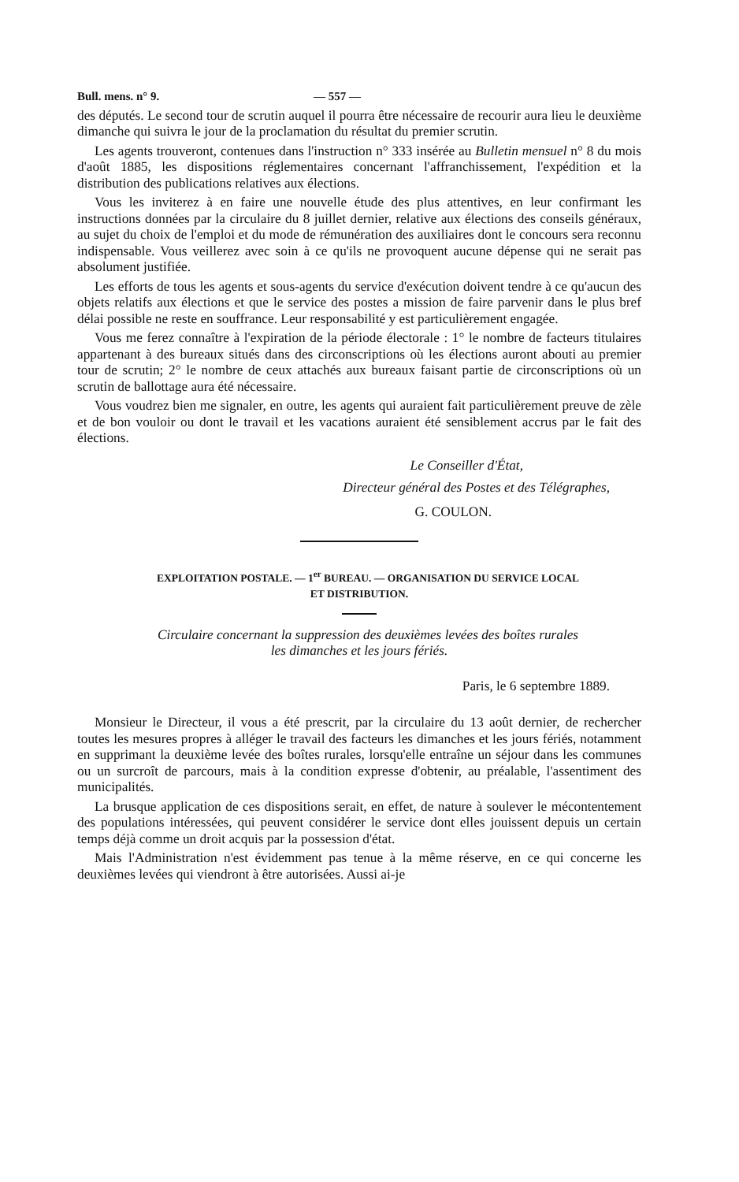Bull. mens. n° 9. — 557 —
des députés. Le second tour de scrutin auquel il pourra être nécessaire de recourir aura lieu le deuxième dimanche qui suivra le jour de la proclamation du résultat du premier scrutin.
Les agents trouveront, contenues dans l'instruction n° 333 insérée au Bulletin mensuel n° 8 du mois d'août 1885, les dispositions réglementaires concernant l'affranchissement, l'expédition et la distribution des publications relatives aux élections.
Vous les inviterez à en faire une nouvelle étude des plus attentives, en leur confirmant les instructions données par la circulaire du 8 juillet dernier, relative aux élections des conseils généraux, au sujet du choix de l'emploi et du mode de rémunération des auxiliaires dont le concours sera reconnu indispensable. Vous veillerez avec soin à ce qu'ils ne provoquent aucune dépense qui ne serait pas absolument justifiée.
Les efforts de tous les agents et sous-agents du service d'exécution doivent tendre à ce qu'aucun des objets relatifs aux élections et que le service des postes a mission de faire parvenir dans le plus bref délai possible ne reste en souffrance. Leur responsabilité y est particulièrement engagée.
Vous me ferez connaître à l'expiration de la période électorale : 1° le nombre de facteurs titulaires appartenant à des bureaux situés dans des circonscriptions où les élections auront abouti au premier tour de scrutin; 2° le nombre de ceux attachés aux bureaux faisant partie de circonscriptions où un scrutin de ballottage aura été nécessaire.
Vous voudrez bien me signaler, en outre, les agents qui auraient fait particulièrement preuve de zèle et de bon vouloir ou dont le travail et les vacations auraient été sensiblement accrus par le fait des élections.
Le Conseiller d'État,
Directeur général des Postes et des Télégraphes,
G. COULON.
EXPLOITATION POSTALE. — 1<sup>er</sup> BUREAU. — ORGANISATION DU SERVICE LOCAL
ET DISTRIBUTION.
Circulaire concernant la suppression des deuxièmes levées des boîtes rurales
les dimanches et les jours fériés.
Paris, le 6 septembre 1889.
Monsieur le Directeur, il vous a été prescrit, par la circulaire du 13 août dernier, de rechercher toutes les mesures propres à alléger le travail des facteurs les dimanches et les jours fériés, notamment en supprimant la deuxième levée des boîtes rurales, lorsqu'elle entraîne un séjour dans les communes ou un surcroît de parcours, mais à la condition expresse d'obtenir, au préalable, l'assentiment des municipalités.
La brusque application de ces dispositions serait, en effet, de nature à soulever le mécontentement des populations intéressées, qui peuvent considérer le service dont elles jouissent depuis un certain temps déjà comme un droit acquis par la possession d'état.
Mais l'Administration n'est évidemment pas tenue à la même réserve, en ce qui concerne les deuxièmes levées qui viendront à être autorisées. Aussi ai-je